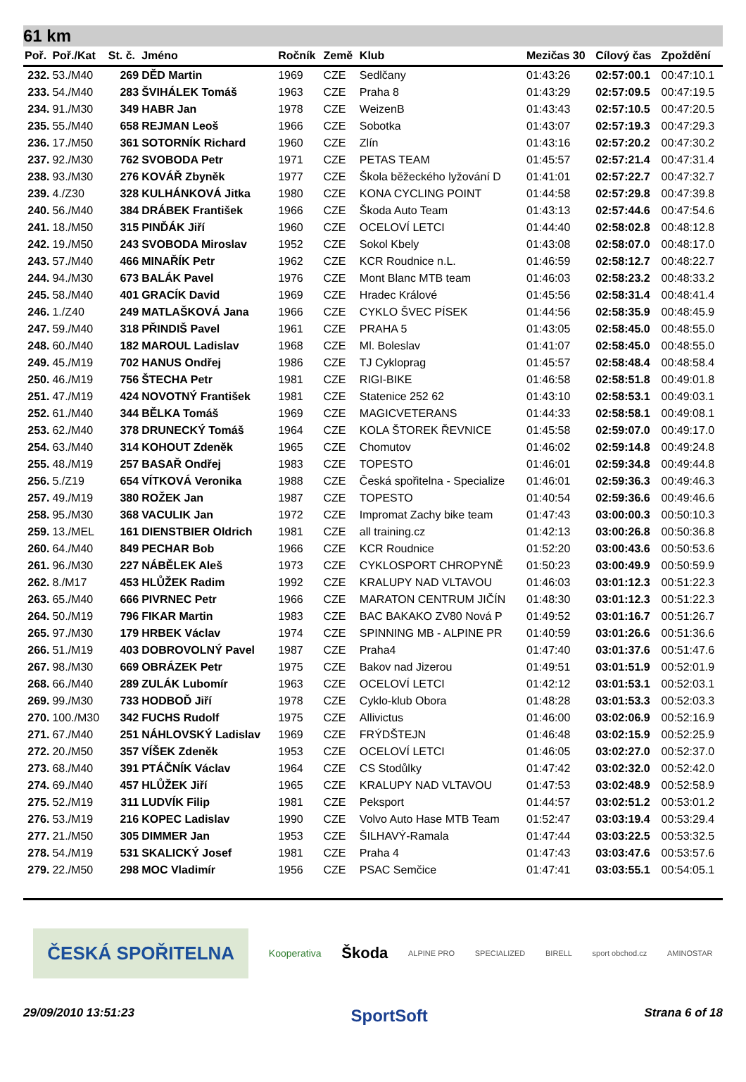61 km
| Poř. | Poř./Kat | St. č. | Jméno | Ročník | Země | Klub | Mezičas 30 | Cílový čas | Zpoždění |
| --- | --- | --- | --- | --- | --- | --- | --- | --- | --- |
| 232. | 53./M40 | 269 | DĚD Martin | 1969 | CZE | Sedlčany | 01:43:26 | 02:57:00.1 | 00:47:10.1 |
| 233. | 54./M40 | 283 | ŠVIHÁLEK Tomáš | 1963 | CZE | Praha 8 | 01:43:29 | 02:57:09.5 | 00:47:19.5 |
| 234. | 91./M30 | 349 | HABR Jan | 1978 | CZE | WeizenB | 01:43:43 | 02:57:10.5 | 00:47:20.5 |
| 235. | 55./M40 | 658 | REJMAN Leoš | 1966 | CZE | Sobotka | 01:43:07 | 02:57:19.3 | 00:47:29.3 |
| 236. | 17./M50 | 361 | SOTORNÍK Richard | 1960 | CZE | Zlín | 01:43:16 | 02:57:20.2 | 00:47:30.2 |
| 237. | 92./M30 | 762 | SVOBODA Petr | 1971 | CZE | PETAS TEAM | 01:45:57 | 02:57:21.4 | 00:47:31.4 |
| 238. | 93./M30 | 276 | KOVÁŘ Zbyněk | 1977 | CZE | Škola běžeckého lyžování D | 01:41:01 | 02:57:22.7 | 00:47:32.7 |
| 239. | 4./Z30 | 328 | KULHÁNKOVÁ Jitka | 1980 | CZE | KONA CYCLING POINT | 01:44:58 | 02:57:29.8 | 00:47:39.8 |
| 240. | 56./M40 | 384 | DRÁBEK František | 1966 | CZE | Škoda Auto Team | 01:43:13 | 02:57:44.6 | 00:47:54.6 |
| 241. | 18./M50 | 315 | PINĎÁK Jiří | 1960 | CZE | OCELOVÍ LETCI | 01:44:40 | 02:58:02.8 | 00:48:12.8 |
| 242. | 19./M50 | 243 | SVOBODA Miroslav | 1952 | CZE | Sokol Kbely | 01:43:08 | 02:58:07.0 | 00:48:17.0 |
| 243. | 57./M40 | 466 | MINAŘÍK Petr | 1962 | CZE | KCR Roudnice n.L. | 01:46:59 | 02:58:12.7 | 00:48:22.7 |
| 244. | 94./M30 | 673 | BALÁK Pavel | 1976 | CZE | Mont Blanc MTB team | 01:46:03 | 02:58:23.2 | 00:48:33.2 |
| 245. | 58./M40 | 401 | GRACÍK David | 1969 | CZE | Hradec Králové | 01:45:56 | 02:58:31.4 | 00:48:41.4 |
| 246. | 1./Z40 | 249 | MATLAŠKOVÁ Jana | 1966 | CZE | CYKLO ŠVEC PÍSEK | 01:44:56 | 02:58:35.9 | 00:48:45.9 |
| 247. | 59./M40 | 318 | PŘINDIŠ Pavel | 1961 | CZE | PRAHA 5 | 01:43:05 | 02:58:45.0 | 00:48:55.0 |
| 248. | 60./M40 | 182 | MAROUL Ladislav | 1968 | CZE | Ml. Boleslav | 01:41:07 | 02:58:45.0 | 00:48:55.0 |
| 249. | 45./M19 | 702 | HANUS Ondřej | 1986 | CZE | TJ Cykloprag | 01:45:57 | 02:58:48.4 | 00:48:58.4 |
| 250. | 46./M19 | 756 | ŠTECHA Petr | 1981 | CZE | RIGI-BIKE | 01:46:58 | 02:58:51.8 | 00:49:01.8 |
| 251. | 47./M19 | 424 | NOVOTNÝ František | 1981 | CZE | Statenice 252 62 | 01:43:10 | 02:58:53.1 | 00:49:03.1 |
| 252. | 61./M40 | 344 | BĚLKA Tomáš | 1969 | CZE | MAGICVETERANS | 01:44:33 | 02:58:58.1 | 00:49:08.1 |
| 253. | 62./M40 | 378 | DRUNECKÝ Tomáš | 1964 | CZE | KOLA ŠTOREK ŘEVNICE | 01:45:58 | 02:59:07.0 | 00:49:17.0 |
| 254. | 63./M40 | 314 | KOHOUT Zdeněk | 1965 | CZE | Chomutov | 01:46:02 | 02:59:14.8 | 00:49:24.8 |
| 255. | 48./M19 | 257 | BASAŘ Ondřej | 1983 | CZE | TOPESTO | 01:46:01 | 02:59:34.8 | 00:49:44.8 |
| 256. | 5./Z19 | 654 | VÍTKOVÁ Veronika | 1988 | CZE | Česká spořitelna - Specialize | 01:46:01 | 02:59:36.3 | 00:49:46.3 |
| 257. | 49./M19 | 380 | ROŽEK Jan | 1987 | CZE | TOPESTO | 01:40:54 | 02:59:36.6 | 00:49:46.6 |
| 258. | 95./M30 | 368 | VACULIK Jan | 1972 | CZE | Impromat Zachy bike team | 01:47:43 | 03:00:00.3 | 00:50:10.3 |
| 259. | 13./MEL | 161 | DIENSTBIER Oldrich | 1981 | CZE | all training.cz | 01:42:13 | 03:00:26.8 | 00:50:36.8 |
| 260. | 64./M40 | 849 | PECHAR Bob | 1966 | CZE | KCR Roudnice | 01:52:20 | 03:00:43.6 | 00:50:53.6 |
| 261. | 96./M30 | 227 | NÁBĚLEK Aleš | 1973 | CZE | CYKLOSPORT CHROPYNĚ | 01:50:23 | 03:00:49.9 | 00:50:59.9 |
| 262. | 8./M17 | 453 | HLŮŽEK Radim | 1992 | CZE | KRALUPY NAD VLTAVOU | 01:46:03 | 03:01:12.3 | 00:51:22.3 |
| 263. | 65./M40 | 666 | PIVRNEC Petr | 1966 | CZE | MARATON CENTRUM JIČÍN | 01:48:30 | 03:01:12.3 | 00:51:22.3 |
| 264. | 50./M19 | 796 | FIKAR Martin | 1983 | CZE | BAC BAKAKO ZV80 Nová P | 01:49:52 | 03:01:16.7 | 00:51:26.7 |
| 265. | 97./M30 | 179 | HRBEK Václav | 1974 | CZE | SPINNING MB - ALPINE PR | 01:40:59 | 03:01:26.6 | 00:51:36.6 |
| 266. | 51./M19 | 403 | DOBROVOLNÝ Pavel | 1987 | CZE | Praha4 | 01:47:40 | 03:01:37.6 | 00:51:47.6 |
| 267. | 98./M30 | 669 | OBRÁZEK Petr | 1975 | CZE | Bakov nad Jizerou | 01:49:51 | 03:01:51.9 | 00:52:01.9 |
| 268. | 66./M40 | 289 | ZULÁK Lubomír | 1963 | CZE | OCELOVÍ LETCI | 01:42:12 | 03:01:53.1 | 00:52:03.1 |
| 269. | 99./M30 | 733 | HODBOĎ Jiří | 1978 | CZE | Cyklo-klub Obora | 01:48:28 | 03:01:53.3 | 00:52:03.3 |
| 270. | 100./M30 | 342 | FUCHS Rudolf | 1975 | CZE | Allivictus | 01:46:00 | 03:02:06.9 | 00:52:16.9 |
| 271. | 67./M40 | 251 | NÁHLOVSKÝ Ladislav | 1969 | CZE | FRÝDŠTEJN | 01:46:48 | 03:02:15.9 | 00:52:25.9 |
| 272. | 20./M50 | 357 | VÍŠEK Zdeněk | 1953 | CZE | OCELOVÍ LETCI | 01:46:05 | 03:02:27.0 | 00:52:37.0 |
| 273. | 68./M40 | 391 | PTÁČNÍK Václav | 1964 | CZE | CS Stodůlky | 01:47:42 | 03:02:32.0 | 00:52:42.0 |
| 274. | 69./M40 | 457 | HLŮŽEK Jiří | 1965 | CZE | KRALUPY NAD VLTAVOU | 01:47:53 | 03:02:48.9 | 00:52:58.9 |
| 275. | 52./M19 | 311 | LUDVÍK Filip | 1981 | CZE | Peksport | 01:44:57 | 03:02:51.2 | 00:53:01.2 |
| 276. | 53./M19 | 216 | KOPEC Ladislav | 1990 | CZE | Volvo Auto Hase MTB Team | 01:52:47 | 03:03:19.4 | 00:53:29.4 |
| 277. | 21./M50 | 305 | DIMMER Jan | 1953 | CZE | ŠILHAVÝ-Ramala | 01:47:44 | 03:03:22.5 | 00:53:32.5 |
| 278. | 54./M19 | 531 | SKALICKÝ Josef | 1981 | CZE | Praha 4 | 01:47:43 | 03:03:47.6 | 00:53:57.6 |
| 279. | 22./M50 | 298 | MOC Vladimír | 1956 | CZE | PSAC Semčice | 01:47:41 | 03:03:55.1 | 00:54:05.1 |
ČESKÁ SPOŘITELNA Kooperativa Škoda ALPINE PRO SPECIALIZED BIRELL sport obchod.cz AMINOSTAR
29/09/2010 13:51:23 SportSoft Strana 6 of 18